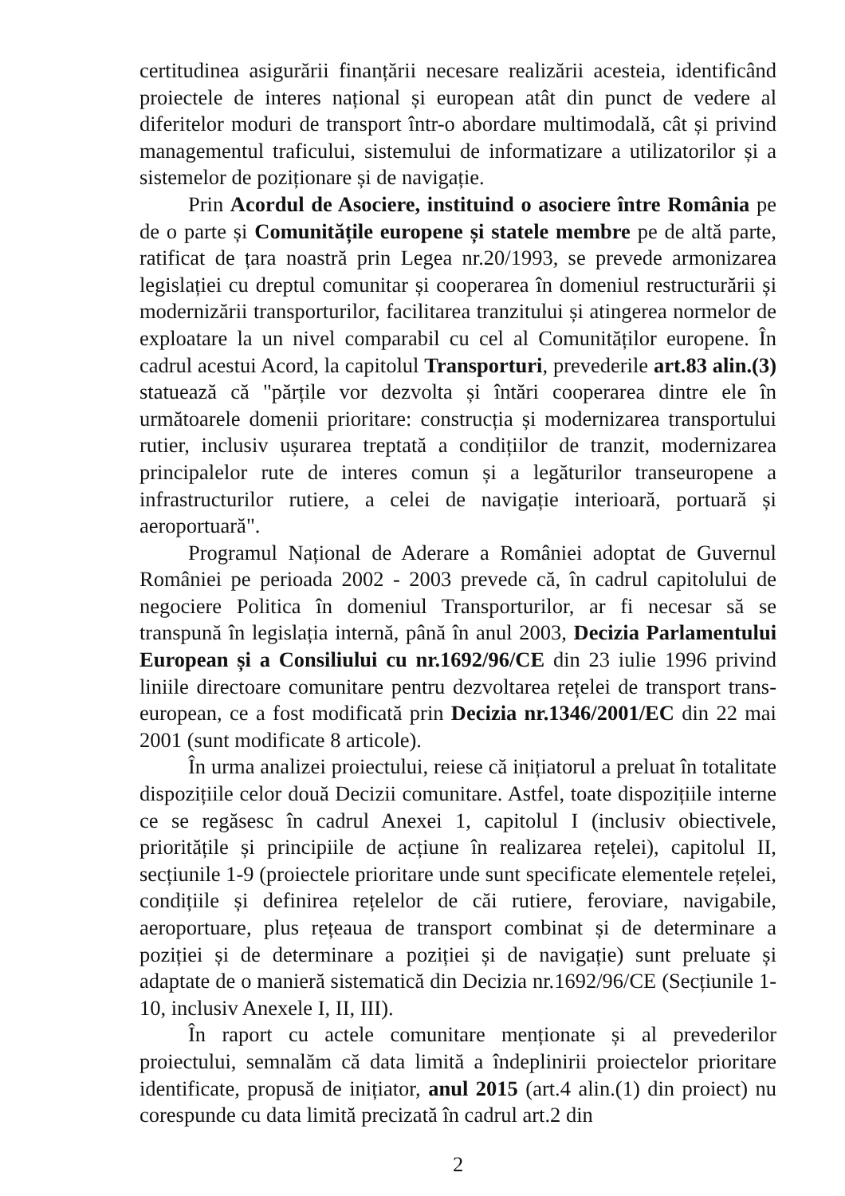certitudinea asigurării finanțării necesare realizării acesteia, identificând proiectele de interes național și european atât din punct de vedere al diferitelor moduri de transport într-o abordare multimodală, cât și privind managementul traficului, sistemului de informatizare a utilizatorilor și a sistemelor de poziționare și de navigație.
Prin Acordul de Asociere, instituind o asociere între România pe de o parte și Comunitățile europene și statele membre pe de altă parte, ratificat de țara noastră prin Legea nr.20/1993, se prevede armonizarea legislației cu dreptul comunitar și cooperarea în domeniul restructurării și modernizării transporturilor, facilitarea tranzitului și atingerea normelor de exploatare la un nivel comparabil cu cel al Comunităților europene. În cadrul acestui Acord, la capitolul Transporturi, prevederile art.83 alin.(3) statuează că "părțile vor dezvolta și întări cooperarea dintre ele în următoarele domenii prioritare: construcția și modernizarea transportului rutier, inclusiv ușurarea treptată a condițiilor de tranzit, modernizarea principalelor rute de interes comun și a legăturilor transeuropene a infrastructurilor rutiere, a celei de navigație interioară, portuară și aeroportuară".
Programul Național de Aderare a României adoptat de Guvernul României pe perioada 2002 - 2003 prevede că, în cadrul capitolului de negociere Politica în domeniul Transporturilor, ar fi necesar să se transpună în legislația internă, până în anul 2003, Decizia Parlamentului European și a Consiliului cu nr.1692/96/CE din 23 iulie 1996 privind liniile directoare comunitare pentru dezvoltarea rețelei de transport trans-european, ce a fost modificată prin Decizia nr.1346/2001/EC din 22 mai 2001 (sunt modificate 8 articole).
În urma analizei proiectului, reiese că inițiatorul a preluat în totalitate dispozițiile celor două Decizii comunitare. Astfel, toate dispozițiile interne ce se regăsesc în cadrul Anexei 1, capitolul I (inclusiv obiectivele, prioritățile și principiile de acțiune în realizarea rețelei), capitolul II, secțiunile 1-9 (proiectele prioritare unde sunt specificate elementele rețelei, condițiile și definirea rețelelor de căi rutiere, feroviare, navigabile, aeroportuare, plus rețeaua de transport combinat și de determinare a poziției și de determinare a poziției și de navigație) sunt preluate și adaptate de o manieră sistematică din Decizia nr.1692/96/CE (Secțiunile 1-10, inclusiv Anexele I, II, III).
În raport cu actele comunitare menționate și al prevederilor proiectului, semnalăm că data limită a îndeplinirii proiectelor prioritare identificate, propusă de inițiator, anul 2015 (art.4 alin.(1) din proiect) nu corespunde cu data limită precizată în cadrul art.2 din
2